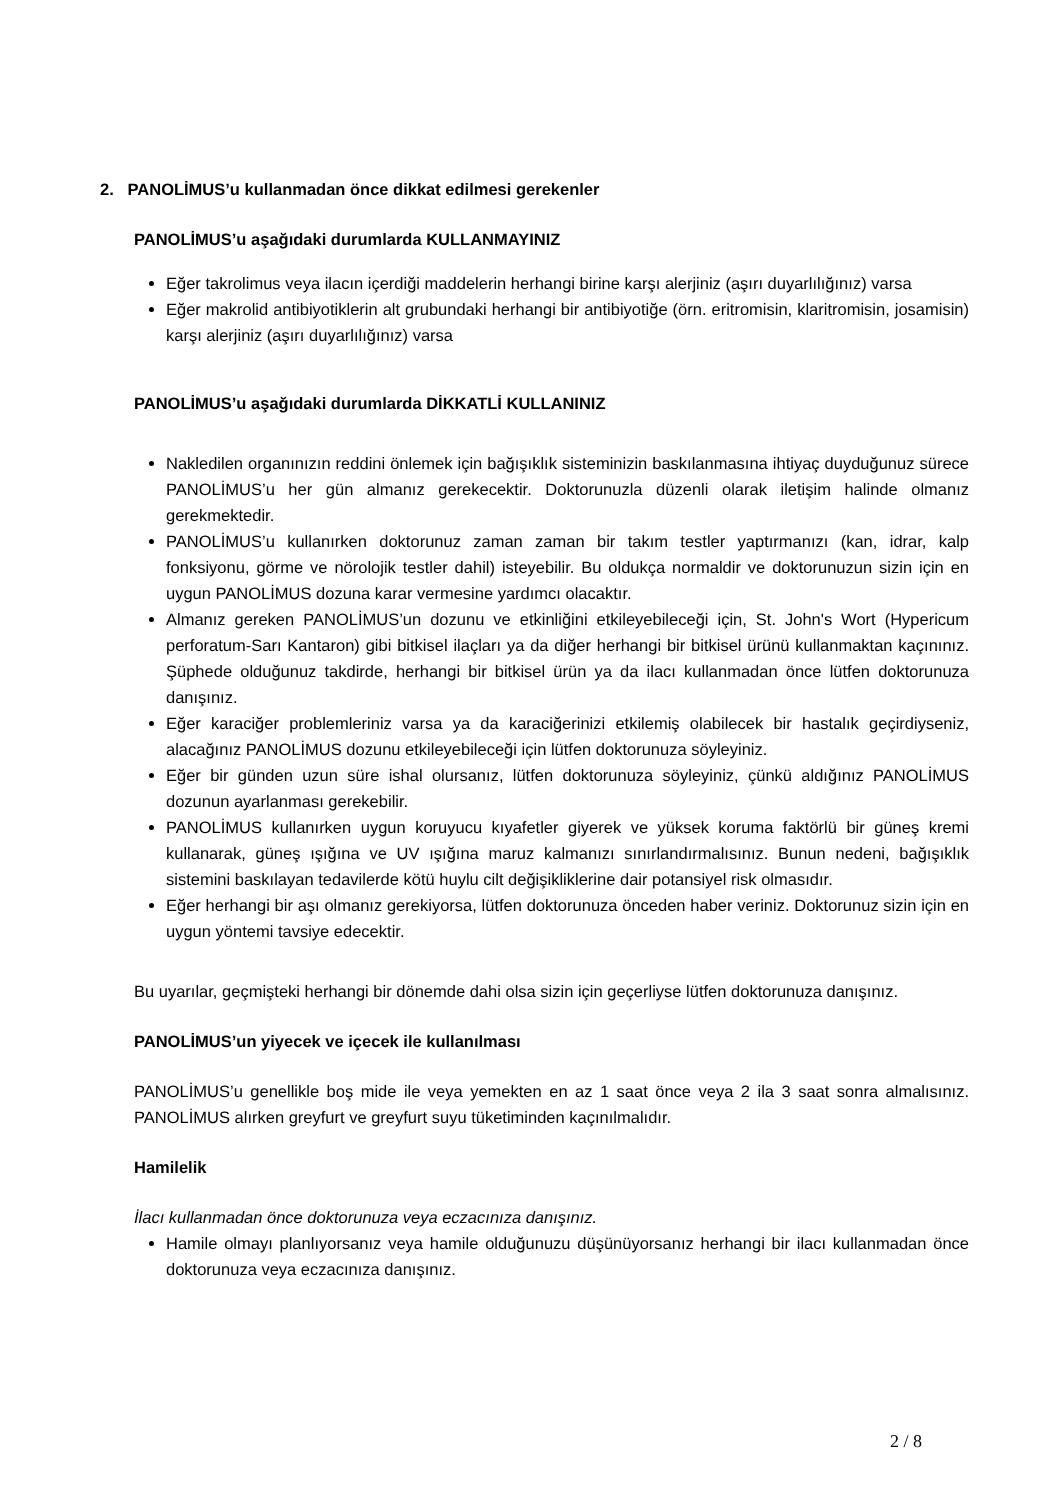2. PANOLİMUS’u kullanmadan önce dikkat edilmesi gerekenler
PANOLİMUS’u aşağıdaki durumlarda KULLANMAYINIZ
Eğer takrolimus veya ilacın içerdiği maddelerin herhangi birine karşı alerjiniz (aşırı duyarlılığınız) varsa
Eğer makrolid antibiyotiklerin alt grubundaki herhangi bir antibiyotiğe (örn. eritromisin, klaritromisin, josamisin) karşı alerjiniz (aşırı duyarlılığınız) varsa
PANOLİMUS’u aşağıdaki durumlarda DİKKATLİ KULLANINIZ
Nakledilen organınızın reddini önlemek için bağışıklık sisteminizin baskılanmasına ihtiyaç duyduğunuz sürece PANOLİMUS’u her gün almanız gerekecektir. Doktorunuzla düzenli olarak iletişim halinde olmanız gerekmektedir.
PANOLİMUS’u kullanırken doktorunuz zaman zaman bir takım testler yaptırmanızı (kan, idrar, kalp fonksiyonu, görme ve nörolojik testler dahil) isteyebilir. Bu oldukça normaldir ve doktorunuzun sizin için en uygun PANOLİMUS dozuna karar vermesine yardımcı olacaktır.
Almanız gereken PANOLİMUS’un dozunu ve etkinliğini etkileyebileceği için, St. John's Wort (Hypericum perforatum-Sarı Kantaron) gibi bitkisel ilaçları ya da diğer herhangi bir bitkisel ürünü kullanmaktan kaçınınız. Şüphede olduğunuz takdirde, herhangi bir bitkisel ürün ya da ilacı kullanmadan önce lütfen doktorunuza danışınız.
Eğer karaciğer problemleriniz varsa ya da karaciğerinizi etkilemiş olabilecek bir hastalık geçirdiyseniz, alacağınız PANOLİMUS dozunu etkileyebileceği için lütfen doktorunuza söyleyiniz.
Eğer bir günden uzun süre ishal olursanız, lütfen doktorunuza söyleyiniz, çünkü aldığınız PANOLİMUS dozunun ayarlanması gerekebilir.
PANOLİMUS kullanırken uygun koruyucu kıyafetler giyerek ve yüksek koruma faktörlü bir güneş kremi kullanarak, güneş ışığına ve UV ışığına maruz kalmanızı sınırlandırmalısınız. Bunun nedeni, bağışıklık sistemini baskılayan tedavilerde kötü huylu cilt değişikliklerine dair potansiyel risk olmasıdır.
Eğer herhangi bir aşı olmanız gerekiyorsa, lütfen doktorunuza önceden haber veriniz. Doktorunuz sizin için en uygun yöntemi tavsiye edecektir.
Bu uyarılar, geçmişteki herhangi bir dönemde dahi olsa sizin için geçerliyse lütfen doktorunuza danışınız.
PANOLİMUS’un yiyecek ve içecek ile kullanılması
PANOLİMUS’u genellikle boş mide ile veya yemekten en az 1 saat önce veya 2 ila 3 saat sonra almalısınız. PANOLİMUS alırken greyfurt ve greyfurt suyu tüketiminden kaçınılmalıdır.
Hamilelik
İlacı kullanmadan önce doktorunuza veya eczacınıza danışınız.
Hamile olmayı planlıyorsanız veya hamile olduğunuzu düşünüyorsanız herhangi bir ilacı kullanmadan önce doktorunuza veya eczacınıza danışınız.
2 / 8